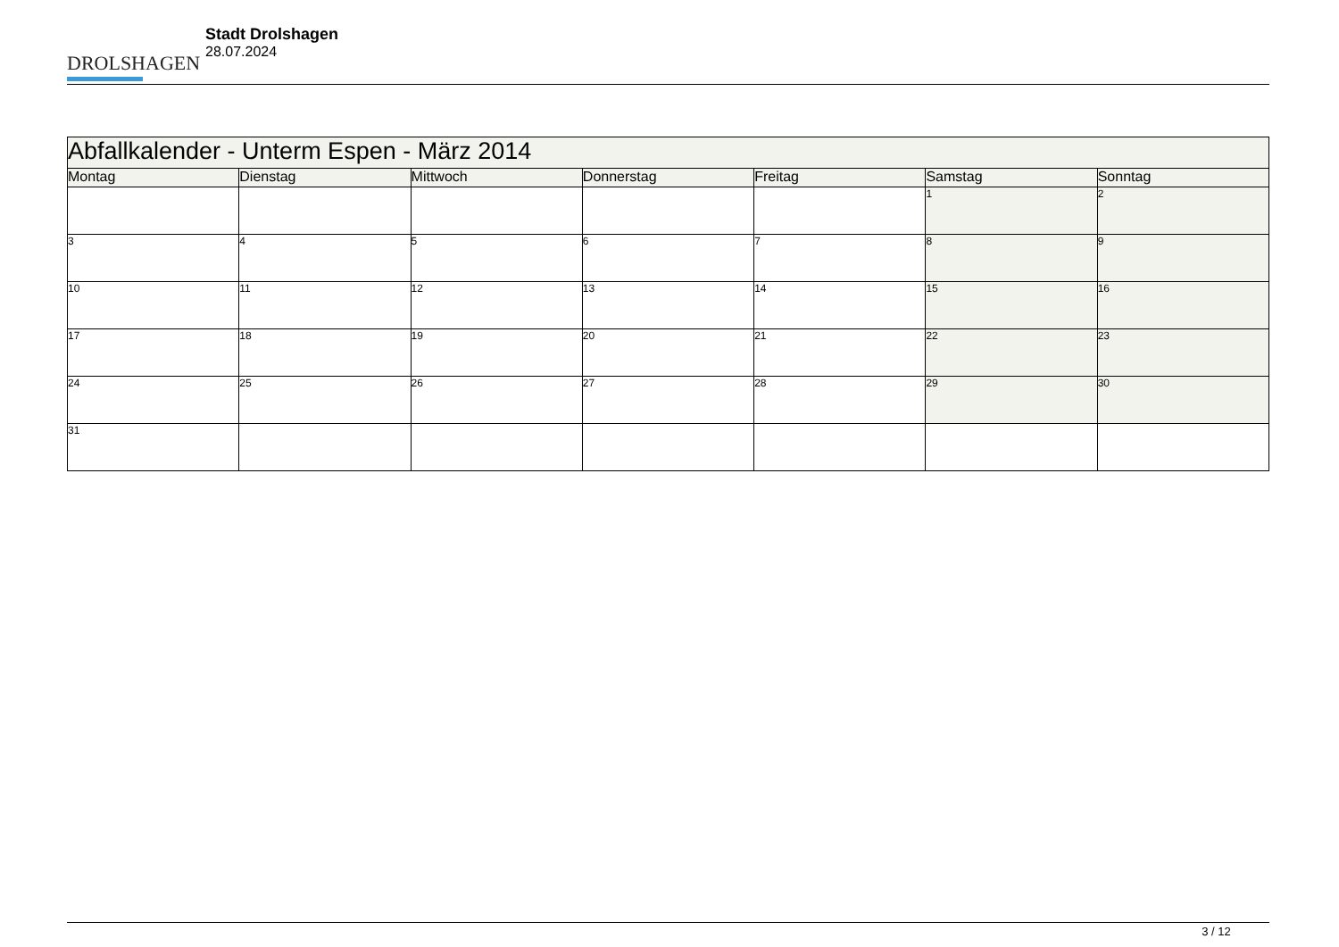DROLSHAGEN
Stadt Drolshagen
28.07.2024
| Abfallkalender - Unterm Espen - März 2014 | | | | | | |
| --- | --- | --- | --- | --- | --- | --- |
| Montag | Dienstag | Mittwoch | Donnerstag | Freitag | Samstag | Sonntag |
| | | | | | 1 | 2 |
| 3 | 4 | 5 | 6 | 7 | 8 | 9 |
| 10 | 11 | 12 | 13 | 14 | 15 | 16 |
| 17 | 18 | 19 | 20 | 21 | 22 | 23 |
| 24 | 25 | 26 | 27 | 28 | 29 | 30 |
| 31 | | | | | | |
3 / 12